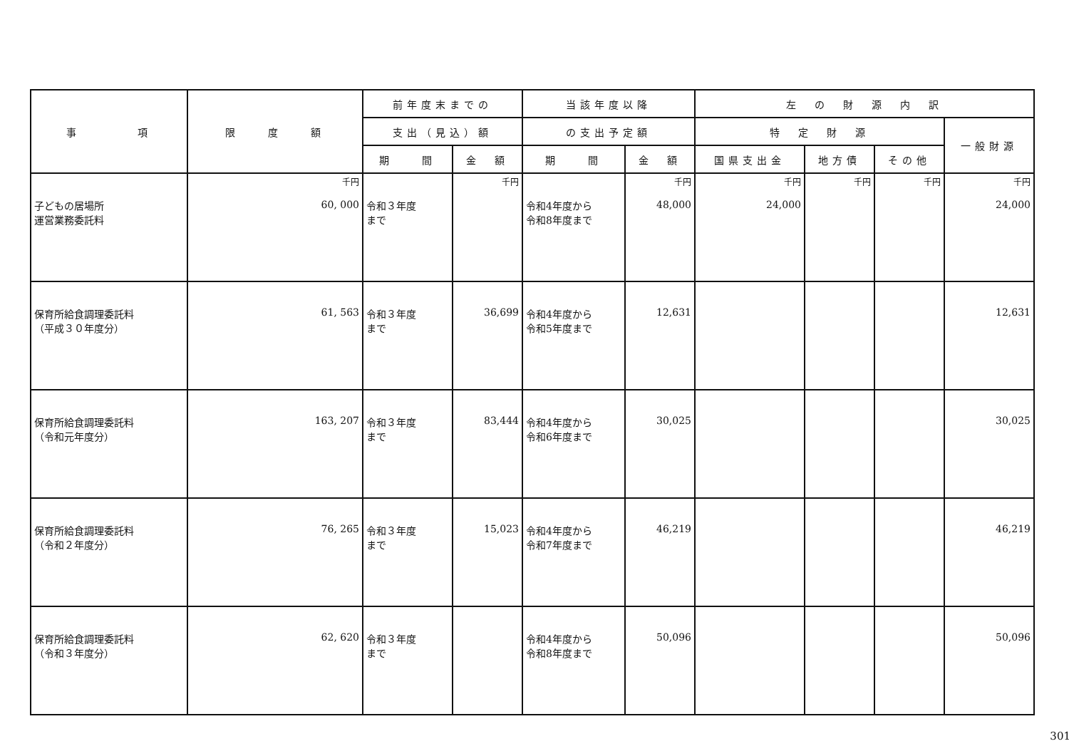| 事 項 | 限 度 額 | 前年度末までの | | 当該年度以降 | | 左 の 財 源 内 訳 | | | |
| --- | --- | --- | --- | --- | --- | --- | --- | --- | --- |
| | | 支出（見込）額 | | の支出予定額 | | 特 定 財 源 | | | 一般財源 |
| | | 期 間 | 金 額 | 期 間 | 金 額 | 国県支出金 | 地方債 | その他 | |
| 子どもの居場所 運営業務委託料 | 千円 60, 000 | 令和３年度 まで | 千円 | 令和4年度から 令和8年度まで | 千円 48,000 | 千円 24,000 | 千円 | 千円 | 千円 24,000 |
| 保育所給食調理委託料 （平成３０年度分） | 61, 563 | 令和３年度 まで | 36,699 | 令和4年度から 令和5年度まで | 12,631 | | | | 12,631 |
| 保育所給食調理委託料 （令和元年度分） | 163, 207 | 令和３年度 まで | 83,444 | 令和4年度から 令和6年度まで | 30,025 | | | | 30,025 |
| 保育所給食調理委託料 （令和２年度分） | 76, 265 | 令和３年度 まで | 15,023 | 令和4年度から 令和7年度まで | 46,219 | | | | 46,219 |
| 保育所給食調理委託料 （令和３年度分） | 62, 620 | 令和３年度 まで | | 令和4年度から 令和8年度まで | 50,096 | | | | 50,096 |
301